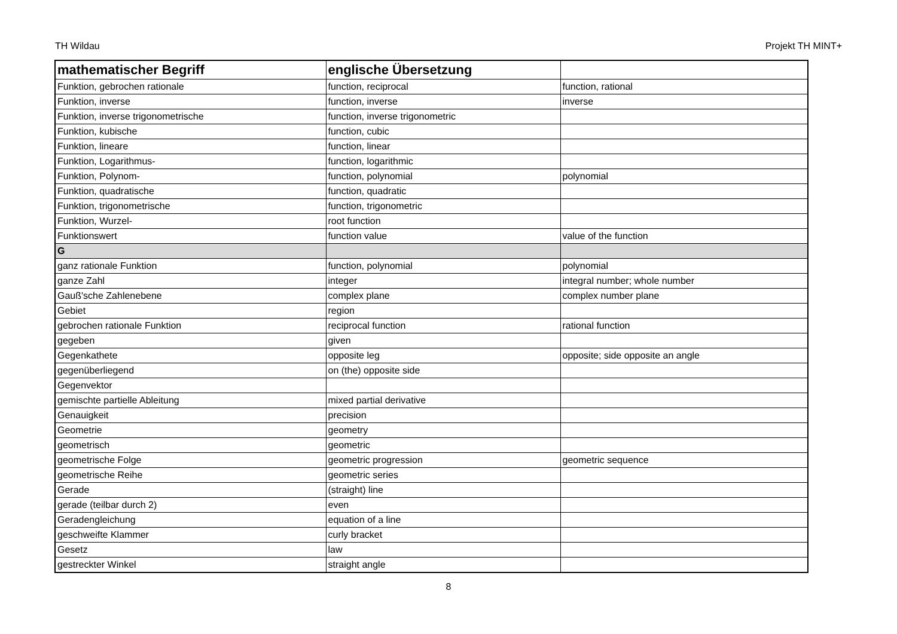TH Wildau Projekt TH MINT+
| mathematischer Begriff | englische Übersetzung | |
| --- | --- | --- |
| Funktion, gebrochen rationale | function, reciprocal | function, rational |
| Funktion, inverse | function, inverse | inverse |
| Funktion, inverse trigonometrische | function, inverse trigonometric | |
| Funktion, kubische | function, cubic | |
| Funktion, lineare | function, linear | |
| Funktion, Logarithmus- | function, logarithmic | |
| Funktion, Polynom- | function, polynomial | polynomial |
| Funktion, quadratische | function, quadratic | |
| Funktion, trigonometrische | function, trigonometric | |
| Funktion, Wurzel- | root function | |
| Funktionswert | function value | value of the function |
| G | | |
| ganz rationale Funktion | function, polynomial | polynomial |
| ganze Zahl | integer | integral number; whole number |
| Gauß'sche Zahlenebene | complex plane | complex number plane |
| Gebiet | region | |
| gebrochen rationale Funktion | reciprocal function | rational function |
| gegeben | given | |
| Gegenkathete | opposite leg | opposite; side opposite an angle |
| gegenüberliegend | on (the) opposite side | |
| Gegenvektor | | |
| gemischte partielle Ableitung | mixed partial derivative | |
| Genauigkeit | precision | |
| Geometrie | geometry | |
| geometrisch | geometric | |
| geometrische Folge | geometric progression | geometric sequence |
| geometrische Reihe | geometric series | |
| Gerade | (straight) line | |
| gerade (teilbar durch 2) | even | |
| Geradengleichung | equation of a line | |
| geschweifte Klammer | curly bracket | |
| Gesetz | law | |
| gestreckter Winkel | straight angle | |
8